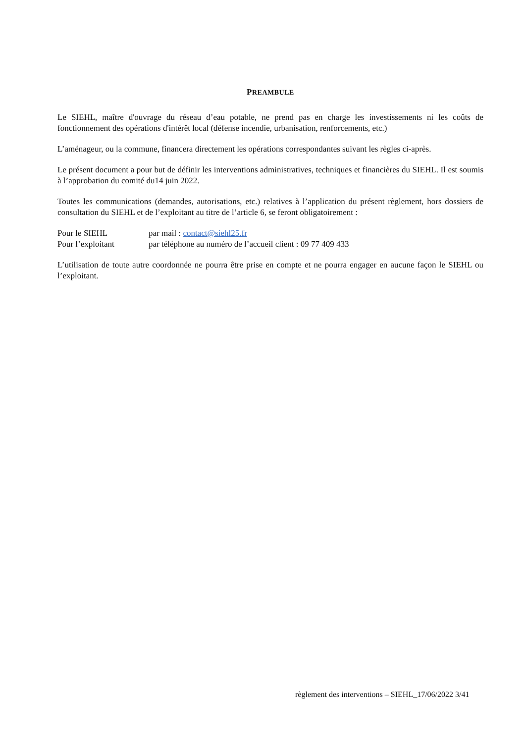PREAMBULE
Le SIEHL, maître d'ouvrage du réseau d’eau potable, ne prend pas en charge les investissements ni les coûts de fonctionnement des opérations d'intérêt local (défense incendie, urbanisation, renforcements, etc.)
L’aménageur, ou la commune, financera directement les opérations correspondantes suivant les règles ci-après.
Le présent document a pour but de définir les interventions administratives, techniques et financières du SIEHL. Il est soumis à l’approbation du comité du14 juin 2022.
Toutes les communications (demandes, autorisations, etc.) relatives à l’application du présent règlement, hors dossiers de consultation du SIEHL et de l’exploitant au titre de l’article 6, se feront obligatoirement :
Pour le SIEHL par mail : contact@siehl25.fr
Pour l’exploitant par téléphone au numéro de l’accueil client : 09 77 409 433
L’utilisation de toute autre coordonnée ne pourra être prise en compte et ne pourra engager en aucune façon le SIEHL ou l’exploitant.
règlement des interventions – SIEHL_17/06/2022 3/41